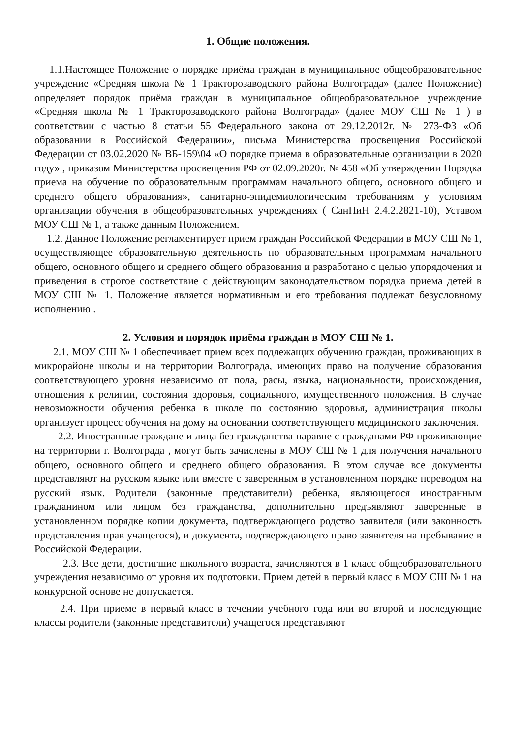1. Общие положения.
1.1.Настоящее Положение о порядке приёма граждан в муниципальное общеобразовательное учреждение «Средняя школа № 1 Тракторозаводского района Волгограда» (далее Положение) определяет порядок приёма граждан в муниципальное общеобразовательное учреждение «Средняя школа № 1 Тракторозаводского района Волгограда» (далее МОУ СШ № 1 ) в соответствии с частью 8 статьи 55 Федерального закона от 29.12.2012г. № 273-ФЗ «Об образовании в Российской Федерации», письма Министерства просвещения Российской Федерации от 03.02.2020 № ВБ-159\04 «О порядке приема в образовательные организации в 2020 году» , приказом Министерства просвещения РФ от 02.09.2020г. № 458 «Об утверждении Порядка приема на обучение по образовательным программам начального общего, основного общего и среднего общего образования», санитарно-эпидемиологическим требованиям у условиям организации обучения в общеобразовательных учреждениях ( СанПиН 2.4.2.2821-10), Уставом МОУ СШ № 1, а также данным Положением.
1.2. Данное Положение регламентирует прием граждан Российской Федерации в МОУ СШ № 1, осуществляющее образовательную деятельность по образовательным программам начального общего, основного общего и среднего общего образования и разработано с целью упорядочения и приведения в строгое соответствие с действующим законодательством порядка приема детей в МОУ СШ № 1. Положение является нормативным и его требования подлежат безусловному исполнению .
2. Условия и порядок приёма граждан в МОУ СШ № 1.
2.1. МОУ СШ № 1 обеспечивает прием всех подлежащих обучению граждан, проживающих в микрорайоне школы и на территории Волгограда, имеющих право на получение образования соответствующего уровня независимо от пола, расы, языка, национальности, происхождения, отношения к религии, состояния здоровья, социального, имущественного положения. В случае невозможности обучения ребенка в школе по состоянию здоровья, администрация школы организует процесс обучения на дому на основании соответствующего медицинского заключения.
2.2. Иностранные граждане и лица без гражданства наравне с гражданами РФ проживающие на территории г. Волгограда , могут быть зачислены в МОУ СШ № 1 для получения начального общего, основного общего и среднего общего образования. В этом случае все документы представляют на русском языке или вместе с заверенным в установленном порядке переводом на русский язык. Родители (законные представители) ребенка, являющегося иностранным гражданином или лицом без гражданства, дополнительно предъявляют заверенные в установленном порядке копии документа, подтверждающего родство заявителя (или законность представления прав учащегося), и документа, подтверждающего право заявителя на пребывание в Российской Федерации.
2.3. Все дети, достигшие школьного возраста, зачисляются в 1 класс общеобразовательного учреждения независимо от уровня их подготовки. Прием детей в первый класс в МОУ СШ № 1 на конкурсной основе не допускается.
2.4. При приеме в первый класс в течении учебного года или во второй и последующие классы родители (законные представители) учащегося представляют